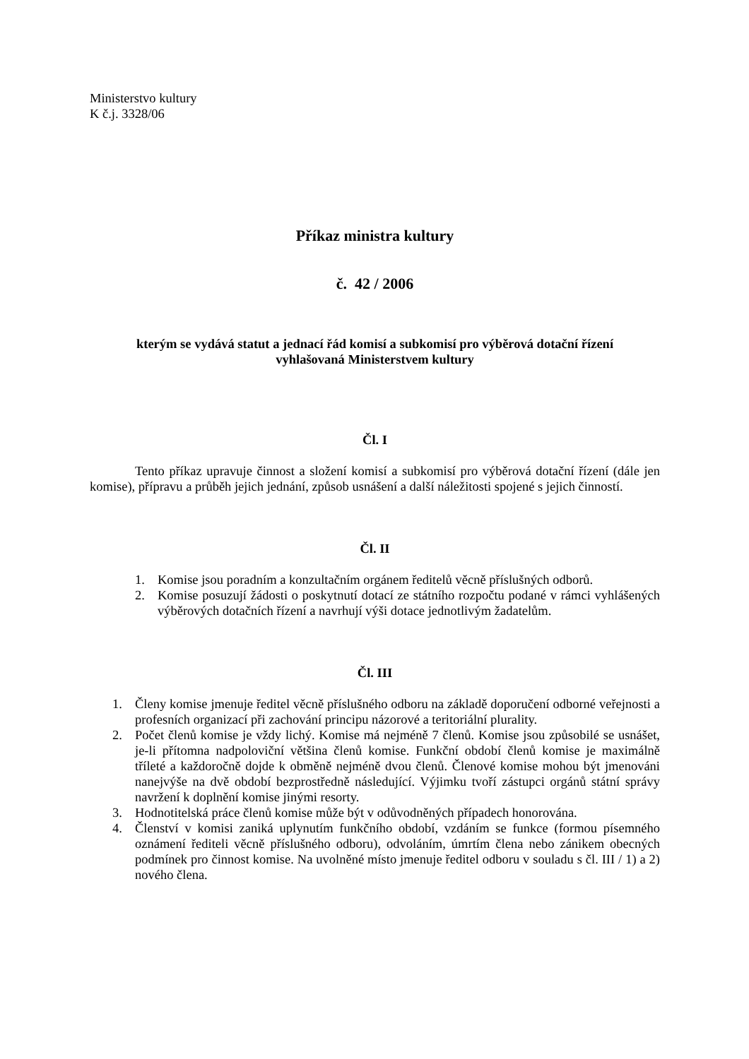Ministerstvo kultury
K č.j. 3328/06
Příkaz ministra kultury
č. 42 / 2006
kterým se vydává statut a jednací řád komisí a subkomisí pro výběrová dotační řízení
vyhlašovaná Ministerstvem kultury
Čl. I
Tento příkaz upravuje činnost a složení komisí a subkomisí pro výběrová dotační řízení (dále jen komise), přípravu a průběh jejich jednání, způsob usnášení a další náležitosti spojené s jejich činností.
Čl. II
1. Komise jsou poradním a konzultačním orgánem ředitelů věcně příslušných odborů.
2. Komise posuzují žádosti o poskytnutí dotací ze státního rozpočtu podané v rámci vyhlášených výběrových dotačních řízení a navrhují výši dotace jednotlivým žadatelům.
Čl. III
1. Členy komise jmenuje ředitel věcně příslušného odboru na základě doporučení odborné veřejnosti a profesních organizací při zachování principu názorové a teritoriální plurality.
2. Počet členů komise je vždy lichý. Komise má nejméně 7 členů. Komise jsou způsobilé se usnášet, je-li přítomna nadpoloviční většina členů komise. Funkční období členů komise je maximálně tříleté a každoročně dojde k obměně nejméně dvou členů. Členové komise mohou být jmenováni nanejvýše na dvě období bezprostředně následující. Výjimku tvoří zástupci orgánů státní správy navržení k doplnění komise jinými resorty.
3. Hodnotitelská práce členů komise může být v odůvodněných případech honorována.
4. Členství v komisi zaniká uplynutím funkčního období, vzdáním se funkce (formou písemného oznámení řediteli věcně příslušného odboru), odvoláním, úmrtím člena nebo zánikem obecných podmínek pro činnost komise. Na uvolněné místo jmenuje ředitel odboru v souladu s čl. III / 1) a 2) nového člena.